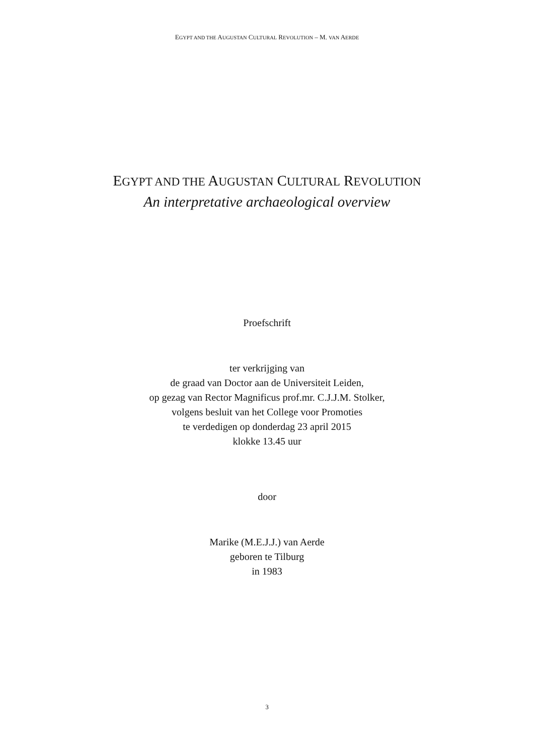EGYPT AND THE AUGUSTAN CULTURAL REVOLUTION – M. VAN AERDE
EGYPT AND THE AUGUSTAN CULTURAL REVOLUTION
An interpretative archaeological overview
Proefschrift
ter verkrijging van
de graad van Doctor aan de Universiteit Leiden,
op gezag van Rector Magnificus prof.mr. C.J.J.M. Stolker,
volgens besluit van het College voor Promoties
te verdedigen op donderdag 23 april 2015
klokke 13.45 uur
door
Marike (M.E.J.J.) van Aerde
geboren te Tilburg
in 1983
3